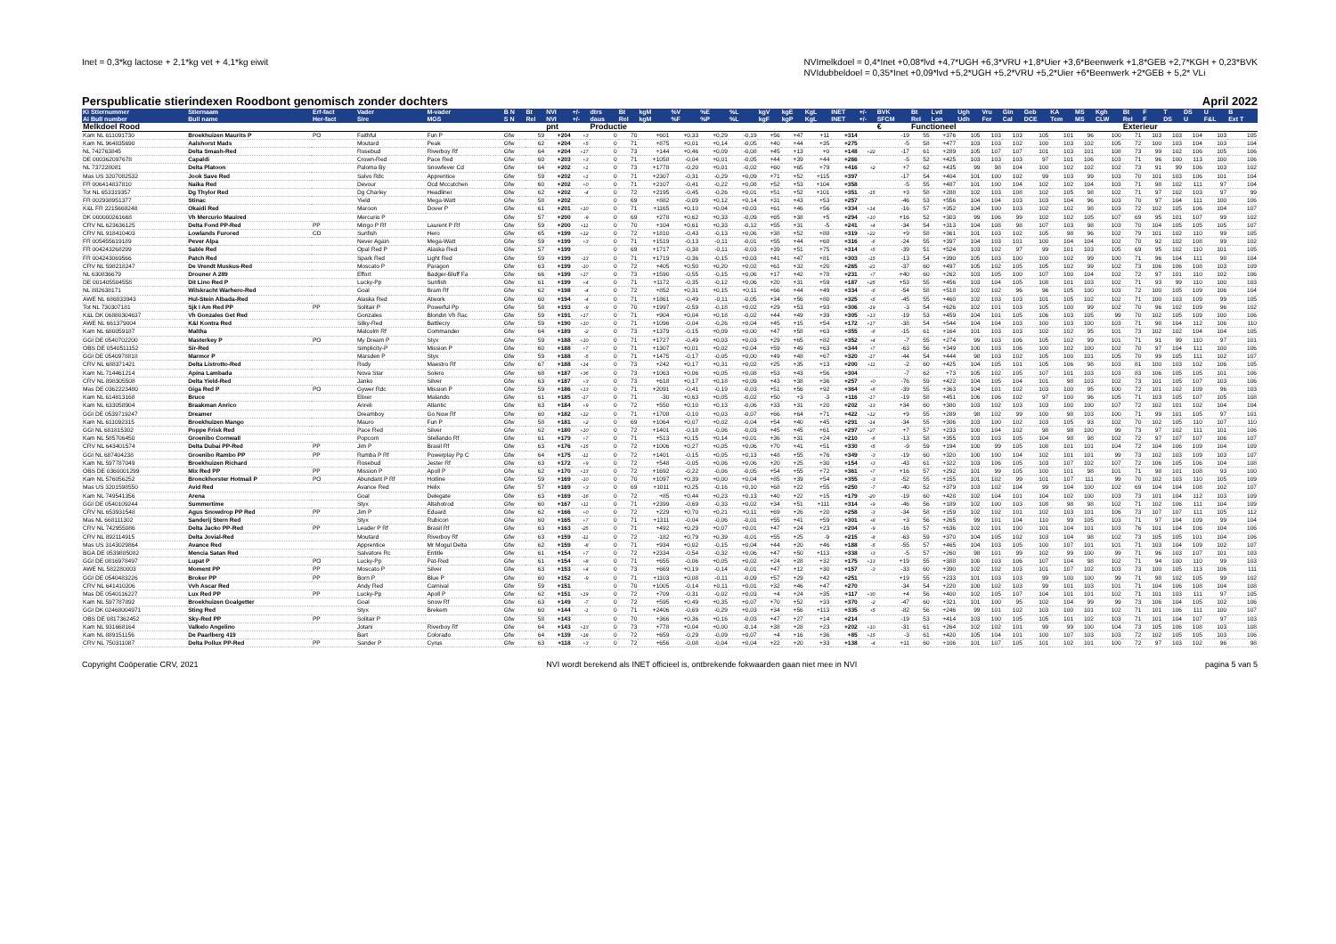Inet = 0,3*kg lactose + 2,1*kg vet + 4,1*kg eiwit
NVImelkdoel = 0,4*Inet +0,08*lvd +4,7*UGH +6,3*VRU +1,8*Uier +3,6*Beenwerk +1,8*GEB +2,7*KGH + 0,23*BVK
NVIdubbeldoel = 0,35*Inet +0,09*lvd +5,2*UGH +5,2*VRU +5,2*Uier +6*Beenwerk +2*GEB + 5,2* VLi
Perspublicatie stierindexen Roodbont genomisch zonder dochters
April 2022
| Ki Stiernummer | Stiernaam | Erf-fact | Vader | M-vader | B N | Bt | NVI | +/- | dtrs | Bt | kgM | %V | %E | %L | kgV | kgE | KgL | INET | +/- | BVK | Bt | Lvd | Ugh | Vru | Gin | Geb | KA | MS | Kgh | Bt | F | T | DS | U | B |
| --- | --- | --- | --- | --- | --- | --- | --- | --- | --- | --- | --- | --- | --- | --- | --- | --- | --- | --- | --- | --- | --- | --- | --- | --- | --- | --- | --- | --- | --- | --- | --- | --- | --- | --- | --- |
| Ai Bull number | Bull name | Her-fact | Sire | MGS | S N | Rel | NVI | +/- | daus | Rel | kgM | %F | %P | %L | kgF | kgP | KgL | INET | +/- | SFCM | Rel | Lon | Udh | Fer | Cal | DCE | Tem | MS | CLW | Rel | F | DS | U | F&L | Ext T |
| Melkdoel Rood | | | | | | | pnt | | Productie | | | | | | | | | | | € | Functioneel | | | | | | | | | Exterieur | | | | | |
| Kam NL 611091730 | Broekhuizen Maurits P | PO | Faithful | Fun P | Gfw | 59 | +204 | +3 | 0 | 70 | +601 | +0,33 | +0,29 | -0,19 | +56 | +47 | +11 | +314 | | -19 | 55 | +376 | 105 | 103 | 103 | 105 | 101 | 96 | 100 | 71 | 103 | 103 | 104 | 103 | 105 |
| Kam NL 964835690 | Aalshorst Mads | | Moutard | Peak | Gfw | 62 | +204 | +5 | 0 | 71 | +875 | +0,01 | +0,14 | -0,05 | +40 | +44 | +35 | +275 | | -5 | 58 | +477 | 103 | 103 | 102 | 100 | 103 | 102 | 105 | 72 | 100 | 103 | 104 | 103 | 104 |
| NL 742763845 | Delta Smash-Red | | Rosebud | Riverboy Rf | Gfw | 64 | +204 | +17 | 0 | 73 | +144 | +0,46 | +0,09 | -0,08 | +45 | +13 | +0 | +148 | +22 | -17 | 61 | +289 | 105 | 107 | 107 | 101 | 103 | 101 | 108 | 73 | 99 | 102 | 106 | 105 | 106 |
| DE 000362097678 | Capaldi | | Crown-Red | Pace Red | Gfw | 60 | +203 | +3 | 0 | 71 | +1058 | -0,04 | +0,01 | -0,05 | +44 | +39 | +44 | +266 | | -5 | 52 | +425 | 103 | 103 | 103 | 97 | 101 | 106 | 103 | 71 | 96 | 100 | 113 | 100 | 106 |
| NL 737228081 | Delta Platoon | | Paloma By | Snowfever Cd | Gfw | 64 | +202 | +1 | 0 | 73 | +1778 | -0,20 | +0,01 | -0,02 | +60 | +65 | +79 | +416 | +2 | +7 | 62 | +435 | 99 | 98 | 104 | 100 | 102 | 102 | 102 | 73 | 91 | 99 | 106 | 103 | 102 |
| Mas US 3207082532 | Jook Save Red | | Salvo Rdc | Apprentice | Gfw | 59 | +202 | +1 | 0 | 71 | +2307 | -0,31 | -0,29 | +0,09 | +71 | +52 | +115 | +397 | | -17 | 54 | +404 | 101 | 100 | 102 | 99 | 103 | 99 | 103 | 70 | 101 | 103 | 106 | 101 | 104 |
| FR 006414837810 | Naika Red | | Devour | Ocd Mccutchen | Gfw | 60 | +202 | +0 | 0 | 71 | +2107 | -0,41 | -0,22 | +0,08 | +52 | +53 | +104 | +358 | | -5 | 55 | +487 | 101 | 100 | 104 | 102 | 102 | 104 | 103 | 71 | 98 | 102 | 111 | 97 | 104 |
| Tot NL 653319357 | Dg Thylor Red | | Dg Charley | Headliner | Gfw | 62 | +202 | -4 | 0 | 72 | +2195 | -0,45 | -0,26 | +0,01 | +51 | +52 | +101 | +351 | -15 | +3 | 58 | +288 | 102 | 103 | 108 | 102 | 105 | 98 | 102 | 71 | 97 | 102 | 103 | 97 | 99 |
| FR 002938951377 | Stinac | | Yield | Mega-Watt | Gfw | 58 | +202 | | 0 | 69 | +882 | -0,09 | +0,12 | +0,14 | +31 | +43 | +53 | +257 | | -46 | 53 | +556 | 104 | 104 | 103 | 103 | 104 | 96 | 103 | 70 | 97 | 104 | 111 | 100 | 106 |
| K&L FR 2215668248 | Okaidi Red | | Maroon | Dover P | Gfw | 61 | +201 | +10 | 0 | 71 | +1165 | +0,10 | +0,04 | +0,03 | +61 | +46 | +56 | +334 | +14 | -16 | 57 | +352 | 104 | 100 | 103 | 102 | 102 | 98 | 103 | 72 | 102 | 105 | 106 | 104 | 107 |
| DK 000000261668 | Vh Mercurio Mauired | | Mercurio P | | Gfw | 57 | +200 | -9 | 0 | 69 | +278 | +0,62 | +0,33 | -0,09 | +65 | +38 | +5 | +294 | +10 | +16 | 52 | +303 | 99 | 106 | 99 | 102 | 102 | 105 | 107 | 69 | 95 | 101 | 107 | 99 | 102 |
| CRV NL 623636125 | Delta Fond PP-Red | PP | Mingo P Rf | Laurent P Rf | Gfw | 59 | +200 | +11 | 0 | 70 | +104 | +0,61 | +0,33 | -0,12 | +55 | +31 | -5 | +241 | +4 | -34 | 54 | +313 | 104 | 108 | 98 | 107 | 103 | 98 | 103 | 70 | 104 | 105 | 105 | 105 | 107 |
| CRV NL 918410403 | Lowlands Furored | CD | Sunfish | Hero | Gfw | 65 | +199 | +12 | 0 | 72 | +1810 | -0,43 | -0,13 | +0,06 | +38 | +52 | +88 | +319 | +22 | +9 | 58 | +361 | 101 | 103 | 102 | 105 | 98 | 96 | 102 | 79 | 101 | 102 | 110 | 99 | 105 |
| FR 005455619189 | Pever Alpa | | Never Again | Mega-Watt | Gfw | 59 | +199 | +3 | 0 | 71 | +1519 | -0,13 | -0,11 | -0,01 | +55 | +44 | +68 | +316 | -6 | -24 | 55 | +397 | 104 | 103 | 101 | 100 | 104 | 104 | 102 | 70 | 92 | 102 | 108 | 99 | 102 |
| FR 004243268299 | Sable Red | | Opal Red P | Alaska Red | Gfw | 57 | +199 | | 0 | 69 | +1717 | -0,38 | -0,11 | -0,03 | +39 | +51 | +75 | +314 | +5 | -39 | 51 | +524 | 103 | 102 | 97 | 99 | 101 | 103 | 105 | 69 | 95 | 102 | 110 | 101 | 105 |
| FR 004243069566 | Patch Red | | Spark Red | Light Red | Gfw | 59 | +199 | -13 | 0 | 71 | +1719 | -0,36 | -0,15 | +0,03 | +41 | +47 | +81 | +303 | -15 | -13 | 54 | +390 | 105 | 103 | 100 | 100 | 102 | 99 | 100 | 71 | 96 | 104 | 111 | 98 | 104 |
| CRV NL 598218247 | De Vrendt Muskus-Red | | Moscato P | Paragon | Gfw | 63 | +199 | -10 | 0 | 72 | +405 | +0,50 | +0,20 | +0,02 | +61 | +32 | +20 | +265 | -21 | -37 | 60 | +497 | 105 | 102 | 105 | 105 | 102 | 99 | 102 | 73 | 106 | 106 | 108 | 103 | 109 |
| NL 630836679 | Drouner A 289 | | Effort | Badger-Bluff Fa | Gfw | 66 | +199 | +17 | 0 | 73 | +1590 | -0,55 | -0,15 | +0,06 | +17 | +42 | +78 | +231 | +7 | +40 | 60 | +262 | 103 | 105 | 100 | 107 | 100 | 104 | 102 | 72 | 97 | 101 | 110 | 102 | 106 |
| DE 001405504558 | Dit Lino Red P | | Lucky-Pp | Sunfish | Gfw | 61 | +199 | +4 | 0 | 71 | +1172 | -0,35 | -0,12 | +0,06 | +20 | +31 | +59 | +187 | +25 | +53 | 55 | +456 | 103 | 104 | 105 | 108 | 101 | 103 | 102 | 71 | 93 | 99 | 110 | 100 | 103 |
| NL 882638171 | Wilskracht Warhero-Red | | Goal | Bram Rf | Gfw | 62 | +198 | -4 | 0 | 72 | +852 | +0,31 | +0,15 | +0,11 | +66 | +44 | +49 | +334 | -6 | -54 | 58 | +518 | 102 | 102 | 96 | 96 | 105 | 100 | 103 | 72 | 100 | 105 | 109 | 106 | 104 |
| AWE NL 686833943 | Hul-Stein Albada-Red | | Alaska Red | Atwork | Gfw | 60 | +194 | -4 | 0 | 71 | +1861 | -0,49 | -0,11 | -0,05 | +34 | +56 | +80 | +325 | +5 | -45 | 55 | +460 | 102 | 103 | 103 | 101 | 105 | 102 | 102 | 71 | 100 | 103 | 109 | 99 | 105 |
| Tot NL 730307181 | Sjk I Am Red PP | PP | Solitair P | Powerful Pp | Gfw | 58 | +193 | -9 | 0 | 70 | +1997 | -0,59 | -0,18 | +0,02 | +29 | +53 | +93 | +306 | -19 | -3 | 54 | +626 | 102 | 101 | 103 | 105 | 100 | 99 | 102 | 70 | 96 | 102 | 109 | 96 | 102 |
| K&L DK 06880304637 | Vh Gonzales Get Red | | Gonzales | Blondin Vh Rac | Gfw | 59 | +191 | +17 | 0 | 71 | +904 | +0,04 | +0,18 | -0,02 | +44 | +49 | +39 | +305 | +13 | -19 | 53 | +459 | 104 | 101 | 105 | 106 | 103 | 105 | 99 | 70 | 102 | 105 | 109 | 100 | 106 |
| AWE NL 661379004 | K&l Kontra Red | | Silky-Red | Battlecry | Gfw | 59 | +190 | +10 | 0 | 71 | +1096 | -0,04 | -0,26 | +0,04 | +45 | +15 | +54 | +172 | +17 | -38 | 54 | +544 | 104 | 104 | 103 | 100 | 103 | 100 | 103 | 71 | 98 | 104 | 112 | 106 | 110 |
| Kam NL 680059187 | Maltha | | Malcolm Rf | Commander | Gfw | 64 | +189 | -2 | 0 | 73 | +1379 | -0,15 | +0,09 | +0,00 | +47 | +58 | +63 | +355 | -6 | -15 | 61 | +164 | 101 | 103 | 103 | 102 | 102 | 95 | 101 | 73 | 102 | 102 | 104 | 104 | 105 |
| GGI DE 0540702200 | Masterkey P | PO | My Dream P | Styx | Gfw | 59 | +188 | +10 | 0 | 71 | +1727 | -0,49 | +0,03 | +0,03 | +29 | +65 | +82 | +352 | +4 | -7 | 55 | +274 | 99 | 103 | 106 | 105 | 102 | 99 | 101 | 71 | 91 | 99 | 110 | 97 | 101 |
| OBS DE 0540511152 | Sir-Red | | Simplicity-P | Mission P | Gfw | 60 | +188 | +7 | 0 | 71 | +1307 | +0,01 | +0,02 | +0,04 | +59 | +49 | +63 | +344 | +7 | -63 | 56 | +349 | 100 | 103 | 106 | 100 | 102 | 100 | 102 | 70 | 97 | 104 | 111 | 100 | 106 |
| GGI DE 0540978818 | Marmor P | | Marsden P | Styx | Gfw | 59 | +188 | -5 | 0 | 71 | +1475 | -0,17 | -0,05 | +0,00 | +49 | +48 | +67 | +320 | -17 | -44 | 54 | +444 | 98 | 103 | 102 | 105 | 100 | 101 | 105 | 70 | 99 | 105 | 111 | 102 | 107 |
| CRV NL 688371421 | Delta Listrotto-Red | | Rody | Maestro Rf | Gfw | 67 | +188 | +14 | 0 | 73 | +242 | +0,17 | +0,31 | +0,02 | +25 | +35 | +13 | +200 | +11 | -2 | 60 | +425 | 104 | 105 | 101 | 105 | 106 | 98 | 103 | 81 | 100 | 103 | 102 | 106 | 105 |
| Kam NL 714461214 | Apina Lambada | | Nova Star | Solero | Gfw | 68 | +187 | +36 | 0 | 73 | +1063 | +0,06 | +0,05 | +0,08 | +53 | +43 | +56 | +304 | | -7 | 62 | +73 | 105 | 102 | 105 | 107 | 101 | 103 | 103 | 83 | 106 | 105 | 105 | 101 | 106 |
| CRV NL 898305508 | Delta Yield-Red | | Janko | Silver | Gfw | 63 | +187 | +3 | 0 | 73 | +618 | +0,17 | +0,18 | +0,09 | +43 | +38 | +36 | +257 | +0 | -76 | 59 | +422 | 104 | 105 | 104 | 101 | 98 | 103 | 102 | 73 | 101 | 105 | 107 | 103 | 106 |
| Mas DE 0362223480 | Giga Red P | PO | Gywer Rdc | Mission P | Gfw | 59 | +186 | +13 | 0 | 71 | +2091 | -0,41 | -0,19 | -0,03 | +51 | +56 | +92 | +364 | +6 | -39 | 55 | +363 | 104 | 101 | 102 | 103 | 100 | 95 | 100 | 72 | 101 | 102 | 109 | 96 | 103 |
| Kam NL 614813168 | Bruce | | Elixer | Malando | Gfw | 61 | +185 | -17 | 0 | 71 | -30 | +0,63 | +0,05 | -0,02 | +50 | +3 | -3 | +116 | -17 | -19 | 58 | +451 | 106 | 106 | 102 | 97 | 100 | 96 | 105 | 71 | 103 | 105 | 107 | 105 | 108 |
| Kam NL 633058904 | Braakman Anrico | | Anreli | Atlantic | Gfw | 63 | +184 | +9 | 0 | 72 | +550 | +0,10 | +0,13 | -0,06 | +33 | +31 | +20 | +202 | -13 | +34 | 60 | +380 | 103 | 102 | 103 | 103 | 100 | 100 | 107 | 72 | 102 | 101 | 102 | 104 | 104 |
| GGI DE 0539719247 | Dreamer | | Dreamboy | Go Now Rf | Gfw | 60 | +182 | +12 | 0 | 71 | +1708 | -0,10 | +0,03 | -0,07 | +66 | +64 | +71 | +422 | +12 | +9 | 55 | +289 | 98 | 102 | 99 | 100 | 98 | 103 | 100 | 71 | 99 | 101 | 105 | 97 | 101 |
| Kam NL 611092315 | Broekhuizen Mango | | Mauro | Fun P | Gfw | 58 | +181 | +2 | 0 | 69 | +1064 | +0,07 | +0,02 | -0,04 | +54 | +40 | +45 | +291 | -14 | -34 | 55 | +306 | 103 | 100 | 102 | 103 | 105 | 93 | 102 | 70 | 102 | 105 | 110 | 107 | 110 |
| GGI NL 681815302 | Poppe Frisk Red | | Pace Red | Silver | Gfw | 62 | +180 | +10 | 0 | 72 | +1401 | -0,18 | -0,06 | -0,03 | +45 | +45 | +61 | +297 | +27 | +7 | 57 | +233 | 100 | 104 | 102 | 98 | 98 | 100 | 99 | 73 | 97 | 102 | 111 | 101 | 106 |
| Kam NL 585706450 | Groenibo Cornwall | | Popcorn | Stellando Rf | Gfw | 61 | +179 | +7 | 0 | 71 | +513 | +0,15 | +0,14 | +0,01 | +36 | +31 | +24 | +210 | -6 | -13 | 58 | +355 | 103 | 103 | 105 | 104 | 98 | 98 | 102 | 72 | 97 | 107 | 107 | 106 | 107 |
| CRV NL 643401574 | Delta Dubai PP-Red | PP | Jim P | Brasil Rf | Gfw | 63 | +176 | +15 | 0 | 72 | +1006 | +0,27 | +0,05 | +0,06 | +70 | +41 | +51 | +330 | +5 | -9 | 59 | +194 | 100 | 99 | 105 | 108 | 101 | 101 | 104 | 72 | 104 | 106 | 109 | 104 | 109 |
| GGI NL 687404238 | Groenibo Rambo PP | PP | Rumba P Rf | Powerplay Pp C | Gfw | 64 | +175 | -11 | 0 | 72 | +1401 | -0,15 | +0,05 | +0,13 | +48 | +55 | +76 | +349 | -3 | -19 | 60 | +320 | 100 | 100 | 104 | 102 | 101 | 101 | 99 | 73 | 102 | 103 | 109 | 103 | 107 |
| Kam NL 597787049 | Broekhuizen Richard | | Rosebud | Jester Rf | Gfw | 63 | +172 | +9 | 0 | 72 | +548 | -0,05 | +0,06 | +0,06 | +20 | +25 | +30 | +154 | +3 | -43 | 61 | +322 | 103 | 106 | 105 | 103 | 107 | 102 | 107 | 72 | 106 | 105 | 106 | 104 | 108 |
| OBS DE 0360001299 | Mix Red PP | PP | Mission P | Apoll P | Gfw | 62 | +170 | +13 | 0 | 72 | +1692 | -0,22 | -0,06 | -0,05 | +54 | +55 | +72 | +361 | +7 | +16 | 57 | +292 | 101 | 99 | 105 | 100 | 101 | 98 | 101 | 71 | 98 | 101 | 108 | 93 | 100 |
| Kam NL 576056252 | Bronckhorster Hotmail P | PO | Abundant P Rf | Hotline | Gfw | 59 | +169 | -10 | 0 | 70 | +1097 | +0,39 | +0,00 | +0,04 | +85 | +39 | +54 | +355 | -3 | -52 | 55 | +155 | 101 | 102 | 99 | 101 | 107 | 111 | 99 | 70 | 102 | 103 | 110 | 105 | 109 |
| Mas US 3201598550 | Avid Red | | Avance Red | Helix | Gfw | 57 | +169 | +3 | 0 | 69 | +1011 | +0,25 | -0,16 | +0,10 | +68 | +22 | +55 | +250 | -7 | -40 | 52 | +379 | 103 | 102 | 104 | 99 | 104 | 100 | 102 | 69 | 104 | 104 | 108 | 102 | 107 |
| Kam NL 749541356 | Arena | | Goal | Delegate | Gfw | 63 | +169 | -16 | 0 | 72 | +85 | +0,44 | +0,23 | +0,13 | +40 | +22 | +15 | +179 | -20 | -19 | 60 | +428 | 102 | 104 | 101 | 104 | 102 | 100 | 103 | 73 | 101 | 104 | 112 | 103 | 109 |
| GGI DE 0540109244 | Summertime | | Styx | Altahotrod | Gfw | 60 | +167 | +11 | 0 | 71 | +2399 | -0,69 | -0,33 | +0,02 | +34 | +51 | +111 | +314 | +9 | -46 | 56 | +189 | 102 | 100 | 103 | 108 | 98 | 98 | 102 | 71 | 102 | 106 | 111 | 104 | 109 |
| CRV NL 653931548 | Agus Snowdrop PP Red | PP | Jim P | Eduard | Gfw | 62 | +166 | +0 | 0 | 72 | +229 | +0,70 | +0,21 | +0,11 | +69 | +26 | +20 | +258 | -3 | -34 | 58 | +159 | 102 | 102 | 101 | 102 | 103 | 101 | 106 | 73 | 107 | 107 | 111 | 105 | 112 |
| Mas NL 668111302 | Sanderij Stern Red | | Styx | Rubicon | Gfw | 60 | +165 | +7 | 0 | 71 | +1311 | -0,04 | -0,06 | -0,01 | +55 | +41 | +59 | +301 | +8 | +3 | 56 | +265 | 99 | 101 | 104 | 110 | 99 | 105 | 103 | 71 | 97 | 104 | 109 | 99 | 104 |
| CRV NL 742955086 | Delta Jacko PP-Red | PP | Leader P Rf | Brasil Rf | Gfw | 63 | +163 | -25 | 0 | 71 | +492 | +0,29 | +0,07 | +0,01 | +47 | +24 | +23 | +204 | -9 | -16 | 57 | +636 | 102 | 101 | 100 | 101 | 104 | 101 | 103 | 76 | 101 | 104 | 106 | 104 | 106 |
| CRV NL 892114915 | Delta Jovial-Red | | Moutard | Riverboy Rf | Gfw | 63 | +159 | -11 | 0 | 72 | -182 | +0,79 | +0,39 | -0,01 | +55 | +25 | -9 | +215 | -8 | -63 | 59 | +370 | 104 | 105 | 102 | 103 | 104 | 98 | 102 | 73 | 105 | 105 | 101 | 104 | 106 |
| Mas US 3143029864 | Avance Red | | Apprentice | Mr Mogul Delta | Gfw | 62 | +159 | -8 | 0 | 71 | +934 | +0,02 | -0,15 | +0,04 | +44 | +20 | +46 | +188 | -5 | -55 | 57 | +465 | 104 | 103 | 105 | 100 | 107 | 101 | 101 | 71 | 103 | 104 | 109 | 102 | 107 |
| BGA DE 0539885082 | Mencia Satan Red | | Salvatore Rc | Entitle | Gfw | 61 | +154 | +7 | 0 | 72 | +2334 | -0,54 | -0,32 | +0,06 | +47 | +50 | +113 | +338 | +3 | -5 | 57 | +260 | 98 | 101 | 99 | 102 | 99 | 100 | 99 | 71 | 96 | 103 | 107 | 101 | 103 |
| GGI DE 0816978497 | Lupat P | PO | Lucky-Pp | Pat-Red | Gfw | 61 | +154 | +8 | 0 | 71 | +655 | -0,06 | +0,05 | +0,02 | +24 | +28 | +32 | +175 | +13 | +19 | 55 | +388 | 100 | 103 | 106 | 107 | 104 | 98 | 102 | 71 | 94 | 100 | 110 | 99 | 103 |
| AWE NL 582280003 | Moment PP | PP | Moscato P | Silver | Gfw | 63 | +153 | +4 | 0 | 73 | +669 | +0,19 | -0,14 | -0,01 | +47 | +12 | +30 | +157 | -3 | -33 | 60 | +390 | 102 | 102 | 103 | 101 | 107 | 102 | 103 | 73 | 100 | 105 | 113 | 106 | 111 |
| GGI DE 0540483226 | Broker PP | PP | Born P | Blue P | Gfw | 60 | +152 | -9 | 0 | 71 | +1103 | +0,08 | -0,11 | -0,09 | +57 | +29 | +42 | +251 | | +19 | 55 | +233 | 101 | 103 | 103 | 99 | 100 | 100 | 99 | 71 | 98 | 102 | 105 | 99 | 102 |
| CRV NL 641410206 | Vvh Ascar Red | | Andy Red | Carnival | Gfw | 59 | +151 | | 0 | 70 | +1005 | -0,14 | +0,11 | +0,01 | +32 | +46 | +47 | +270 | | -34 | 54 | +220 | 100 | 102 | 103 | 99 | 101 | 103 | 101 | 71 | 104 | 106 | 108 | 104 | 108 |
| Mas DE 0540116227 | Lux Red PP | PP | Lucky-Pp | Apoll P | Gfw | 62 | +151 | +19 | 0 | 72 | +709 | -0,31 | -0,02 | +0,03 | +4 | +24 | +35 | +117 | +30 | +4 | 56 | +400 | 102 | 105 | 107 | 104 | 101 | 101 | 102 | 71 | 101 | 103 | 111 | 97 | 105 |
| Kam NL 597787892 | Broekhuizen Goalgetter | | Goal | Snow Rf | Gfw | 63 | +149 | -7 | 0 | 72 | +595 | +0,49 | +0,35 | +0,07 | +70 | +52 | +33 | +370 | -2 | -47 | 60 | +321 | 101 | 100 | 95 | 102 | 104 | 99 | 99 | 73 | 106 | 104 | 105 | 102 | 106 |
| GGI DK 02468004971 | Sting Red | | Styx | Brekem | Gfw | 60 | +144 | -1 | 0 | 71 | +2406 | -0,69 | -0,29 | +0,03 | +34 | +56 | +113 | +335 | +5 | -82 | 56 | +246 | 99 | 101 | 102 | 103 | 100 | 101 | 102 | 71 | 101 | 106 | 111 | 100 | 107 |
| OBS DE 0817362452 | Sky-Red PP | PP | Solitair P | | Gfw | 58 | +143 | | 0 | 70 | +366 | +0,36 | +0,16 | -0,03 | +47 | +27 | +14 | +214 | | -19 | 53 | +414 | 103 | 100 | 105 | 105 | 101 | 102 | 103 | 71 | 101 | 104 | 107 | 97 | 103 |
| Kam NL 931668164 | Valkelo Angelino | | Jotani | Riverboy Rf | Gfw | 64 | +143 | +13 | 0 | 73 | +778 | +0,04 | +0,00 | -0,14 | +38 | +28 | +23 | +202 | +10 | -31 | 61 | +264 | 102 | 102 | 101 | 99 | 99 | 100 | 104 | 73 | 105 | 106 | 108 | 103 | 108 |
| Kam NL 889151156 | De Paarlberg 419 | | Bart | Colorado | Gfw | 64 | +139 | +18 | 0 | 72 | +659 | -0,29 | -0,09 | +0,07 | +4 | +16 | +36 | +85 | +15 | -3 | 61 | +420 | 105 | 104 | 101 | 100 | 107 | 103 | 103 | 72 | 102 | 105 | 105 | 103 | 106 |
| CRV NL 750311087 | Delta Pollux PP-Red | PP | Sander P | Cyrus | Gfw | 63 | +118 | +3 | 0 | 72 | +656 | -0,08 | -0,04 | +0,04 | +22 | +20 | +33 | +138 | -4 | +11 | 60 | +106 | 101 | 107 | 105 | 101 | 102 | 101 | 100 | 72 | 97 | 103 | 102 | 96 | 98 |
Copyright Coöperatie CRV, 2021 NVI wordt berekend als INET officieel is, ontbrekende fokwaarden gaan niet mee in NVI
pagina 5 van 5